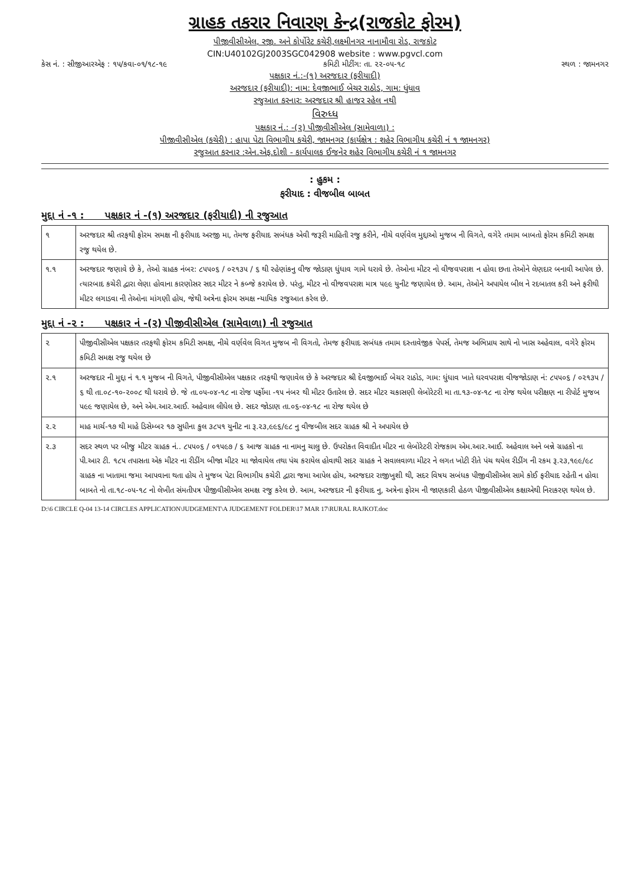ગ્રાહક તકરાર નિવારણ કેન્દ્ર(રાજકોટ ફોરમ)
પીજીવીસીએલ, રજી. અને કોર્પોરેટ કચેરી,લક્ષ્મીનગર નાનામૌવા રોડ, રાજકોટ
CIN:U40102GJ2003SGC042908 website : www.pgvcl.com
કેસ નં. : સીજીઆરએફ : ૧૫/કવા-૦૧/૧૮-૧૯ કમિટી મીટીંગ: તા. ૨૨-૦૫-૧૮ સ્થળ : જામનગર
પક્ષકાર નં.:-(૧) અરજદાર (ફરીયાદી)
અરજદાર (ફરીયાદી): નામ: દેવજીભાઈ બેચર રાઠોડ, ગામ: ધુંધાવ
રજુઆત કરનાર: અરજદાર શ્રી હાજર રહેલ નથી
વિરુધ્ધ
પક્ષકાર નં.: -(૨) પીજીવીસીએલ (સામેવાળા) :
પીજીવીસીએલ (કચેરી) : હાપા પેટા વિભાગીય કચેરી, જામનગર (કાર્યક્ષેત્ર : શહેર વિભાગીય કચેરી નં ૧ જામનગર)
રજુઆત કરનાર :એન.એફ.દોશી - કાર્યપાલક ઈજનેર શહેર વિભાગીય કચેરી નં ૧ જામનગર
: હુકમ :
ફરીયાદ : વીજબીલ બાબત
મુદ્દા નં -૧ : પક્ષકાર નં -(૧) અરજદાર (ફરીયાદી) ની રજુઆત
| ૧ | અરજદાર શ્રી તરફથી ફોરમ સમક્ષ ની ફરીયાદ અરજી મા, તેમજ ફરીયાદ સબંધક એવી જરૂરી માહિતી રજુ કરીને, નીચે વર્ણવેલ મુદ્દાઓ મુજબ ની વિગતે, વગેરે તમામ બાબતો ફોરમ કમિટી સમક્ષ રજુ થયેલ છે. |
| ૧.૧ | અરજદાર જણાવે છે કે, તેઓ ગ્રાહક નંબર: ૮૫૫૦૬ / ૦૨૧૩૫ / ૬ થી રહેણાંકનુ વીજ જોડાણ ધુંધાવ ગામે ધરાવે છે. તેઓના મીટર નો વીજવપરાશ ન હોવા છતા તેઓને લેણદાર બનાવી આપેલ છે. ત્યારબાદ કચેરી દ્વારા લેણા હોવાના કારણોસર સદર મીટર ને કબ્જે કરાયેલ છે. પરંતુ, મીટર નો વીજવપરાશ માત્ર ૫૯૯ યુનીટ જણાયેલ છે. આમ, તેઓને અપાયેલ બીલ ને રદબાતલ કરી અને ફરીથી મીટર લગાડવા ની તેઓના માંગણી હોય, જેથી અત્રેના ફોરમ સમક્ષ ન્યાયિક રજુઆત કરેલ છે. |
મુદ્દા નં -૨ : પક્ષકાર નં -(૨) પીજીવીસીએલ (સામેવાળા) ની રજુઆત
| ૨ | પીજીવીસીએલ પક્ષકાર તરફથી ફોરમ કમિટી સમક્ષ, નીચે વર્ણવેલ વિગત મુજબ ની વિગતો, તેમજ ફરીયાદ સબંધક તમામ દસ્તાવેજીક પેપર્સ, તેમજ અભિપ્રાય સાથે નો ખાસ અહેવાલ, વગેરે ફોરમ કમિટી સમક્ષ રજુ થયેલ છે |
| ૨.૧ | અરજદાર ની મુદ્દા નં ૧.૧ મુજબ ની વિગતે, પીજીવીસીએલ પક્ષકાર તરફથી જણાવેલ છે કે અરજદાર શ્રી દેવજીભાઈ બેચર રાઠોડ, ગામ: ધુંધાવ ખાતે ઘરવપરાશ વીજજોડાણ નં: ૮૫૫૦૬ / ૦૨૧૩૫ / ૬ થી તા.૦૮-૧૦-૨૦૦૮ થી ધરાવે છે. જે તા.૦૫-૦૪-૧૮ ના રોજ પર્ફોમા -૧૫ નંબર થી મીટર ઉતારેલ છે. સદર મીટર ચકાસણી લેબોરેટરી મા તા.૧૩-૦૪-૧૮ ના રોજ થયેલ પરીક્ષણ ના રીપોર્ટ મુજબ ૫૯૯ જણાયેલ છે, અને એમ.આર.આઈ. અહેવાલ લીધેલ છે. સદર જોડાણ તા.૦૬-૦૪-૧૮ ના રોજ થયેલ છે |
| ૨.૨ | માહ માર્ચ-૧૭ થી માહે ડિસેમ્બર ૧૭ સુધીના કુલ ૩૮૫૧ યુનીટ ના રૂ.૨૩,૯૯૬/૯૮ નુ વીજબીલ સદર ગ્રાહક શ્રી ને અપાયેલ છે |
| ૨.૩ | સદર સ્થળ પર બીજુ મીટર ગ્રાહક નં.. ૮૫૫૦૬ / ૦૧૫૯૭ / ૬ આજ ગ્રાહક ના નામનુ ચાલુ છે. ઉપરોકત વિવાદીત મીટર ના લેબોરેટરી રોજકામ એમ.આર.આઈ. અહેવાલ અને બન્ને ગ્રાહકો ના પી.આર ટી. ૧૮૫ તપાસતા એક મીટર ના રીડીંગ બીજા મીટર મા જોવાયેલ તથા પંચ કરાયેલ હોવાથી સદર ગ્રાહક ને સવાલવાળા મીટર ને લગત ખોટી રીતે પંચ થયેલ રીડીંગ ની રકમ રૂ.૨૩,૧૯૯/૯૮ ગ્રાહક ના ખાતામા જમા આપવાના થતા હોય તે મુજબ પેટા વિભાગીય કચેરી દ્વારા જમા આપેલ હોય, અરજદાર રાજીખુશી થી, સદર વિષય સબંધક પીજીવીસીએલ સામે કોઈ ફરીયાદ રહેતી ન હોવા બાબતે નો તા.૧૮-૦૫-૧૮ નો લેખીત સંમતીપત્ર પીજીવીસીએલ સમક્ષ રજુ કરેલ છે. આમ, અરજદાર ની ફરીયાદ નુ, અત્રેના ફોરમ ની જાણકારી હેઠળ પીજીવીસીએલ કક્ષાએથી નિરાકરણ થયેલ છે. |
D:\6 CIRCLE Q-04 13-14 CIRCLES APPLICATION\JUDGEMENT\A JUDGEMENT FOLDER\17 MAR 17\RURAL RAJKOT.doc